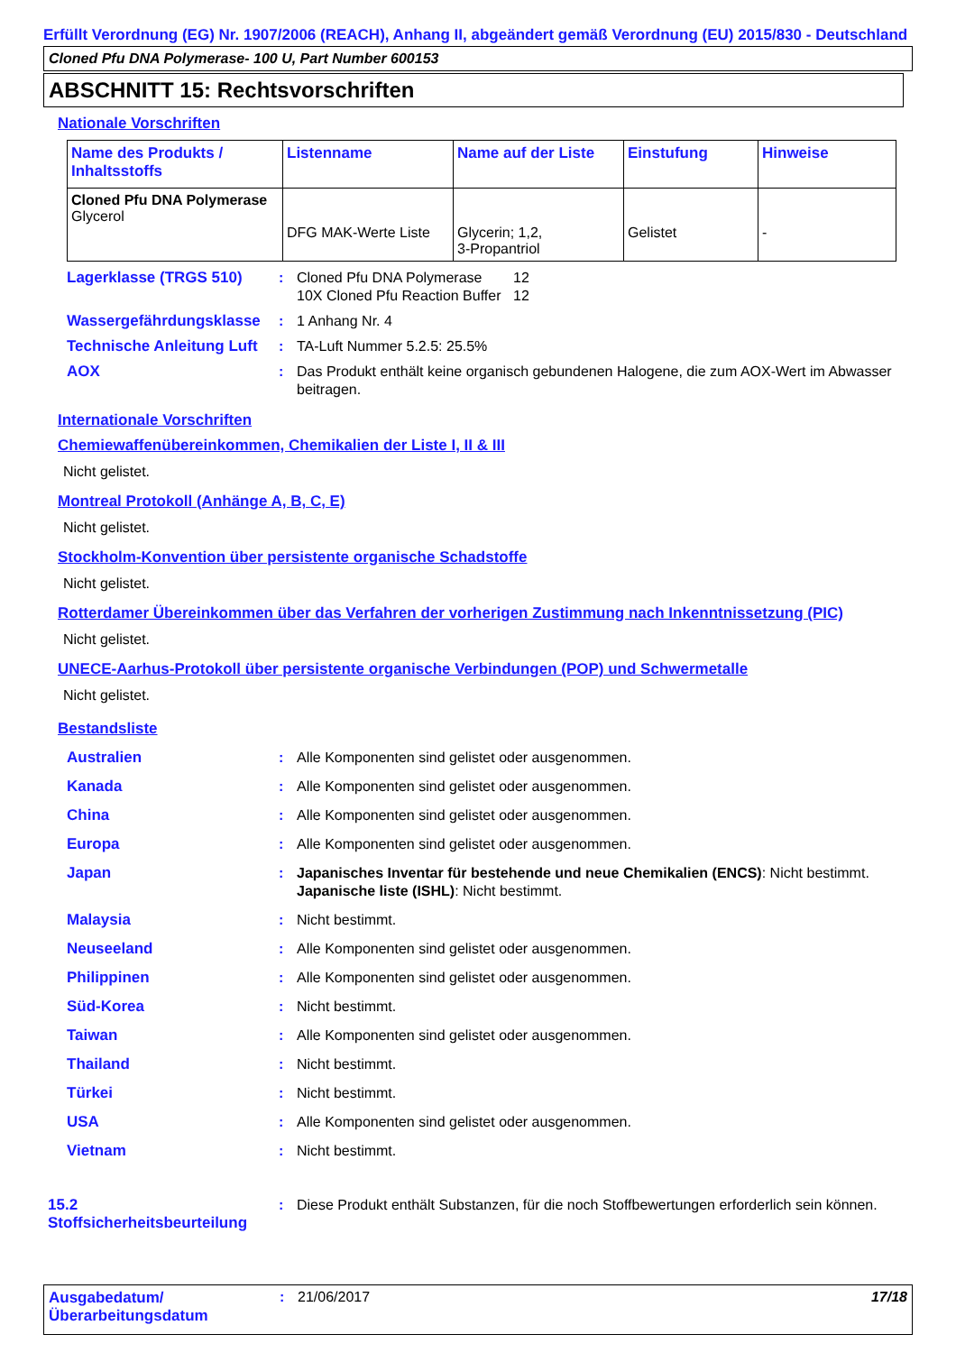Erfüllt Verordnung (EG) Nr. 1907/2006 (REACH), Anhang II, abgeändert gemäß Verordnung (EU) 2015/830 - Deutschland
Cloned Pfu DNA Polymerase- 100 U, Part Number 600153
ABSCHNITT 15: Rechtsvorschriften
Nationale Vorschriften
| Name des Produkts / Inhaltsstoffs | Listenname | Name auf der Liste | Einstufung | Hinweise |
| --- | --- | --- | --- | --- |
| Cloned Pfu DNA Polymerase Glycerol | DFG MAK-Werte Liste | Glycerin; 1,2, 3-Propantriol | Gelistet | - |
Lagerklasse (TRGS 510) :
| Cloned Pfu DNA Polymerase | 12 |
| 10X Cloned Pfu Reaction Buffer | 12 |
Wassergefährdungsklasse : 1 Anhang Nr. 4
Technische Anleitung Luft
: TA-Luft Nummer 5.2.5: 25.5%
AOX : Das Produkt enthält keine organisch gebundenen Halogene, die zum AOX-Wert im Abwasser beitragen.
Internationale Vorschriften
Chemiewaffenübereinkommen, Chemikalien der Liste I, II & III
Nicht gelistet.
Montreal Protokoll (Anhänge A, B, C, E)
Nicht gelistet.
Stockholm-Konvention über persistente organische Schadstoffe
Nicht gelistet.
Rotterdamer Übereinkommen über das Verfahren der vorherigen Zustimmung nach Inkenntnissetzung (PIC)
Nicht gelistet.
UNECE-Aarhus-Protokoll über persistente organische Verbindungen (POP) und Schwermetalle
Nicht gelistet.
Bestandsliste
Australien : Alle Komponenten sind gelistet oder ausgenommen.
Kanada : Alle Komponenten sind gelistet oder ausgenommen.
China : Alle Komponenten sind gelistet oder ausgenommen.
Europa : Alle Komponenten sind gelistet oder ausgenommen.
Japan : Japanisches Inventar für bestehende und neue Chemikalien (ENCS): Nicht bestimmt.
Japanische liste (ISHL): Nicht bestimmt.
Malaysia : Nicht bestimmt.
Neuseeland : Alle Komponenten sind gelistet oder ausgenommen.
Philippinen : Alle Komponenten sind gelistet oder ausgenommen.
Süd-Korea : Nicht bestimmt.
Taiwan : Alle Komponenten sind gelistet oder ausgenommen.
Thailand : Nicht bestimmt.
Türkei : Nicht bestimmt.
USA : Alle Komponenten sind gelistet oder ausgenommen.
Vietnam : Nicht bestimmt.
15.2 Stoffsicherheitsbeurteilung
: Diese Produkt enthält Substanzen, für die noch Stoffbewertungen erforderlich sein können.
Ausgabedatum/ Überarbeitungsdatum
: 21/06/2017 17/18